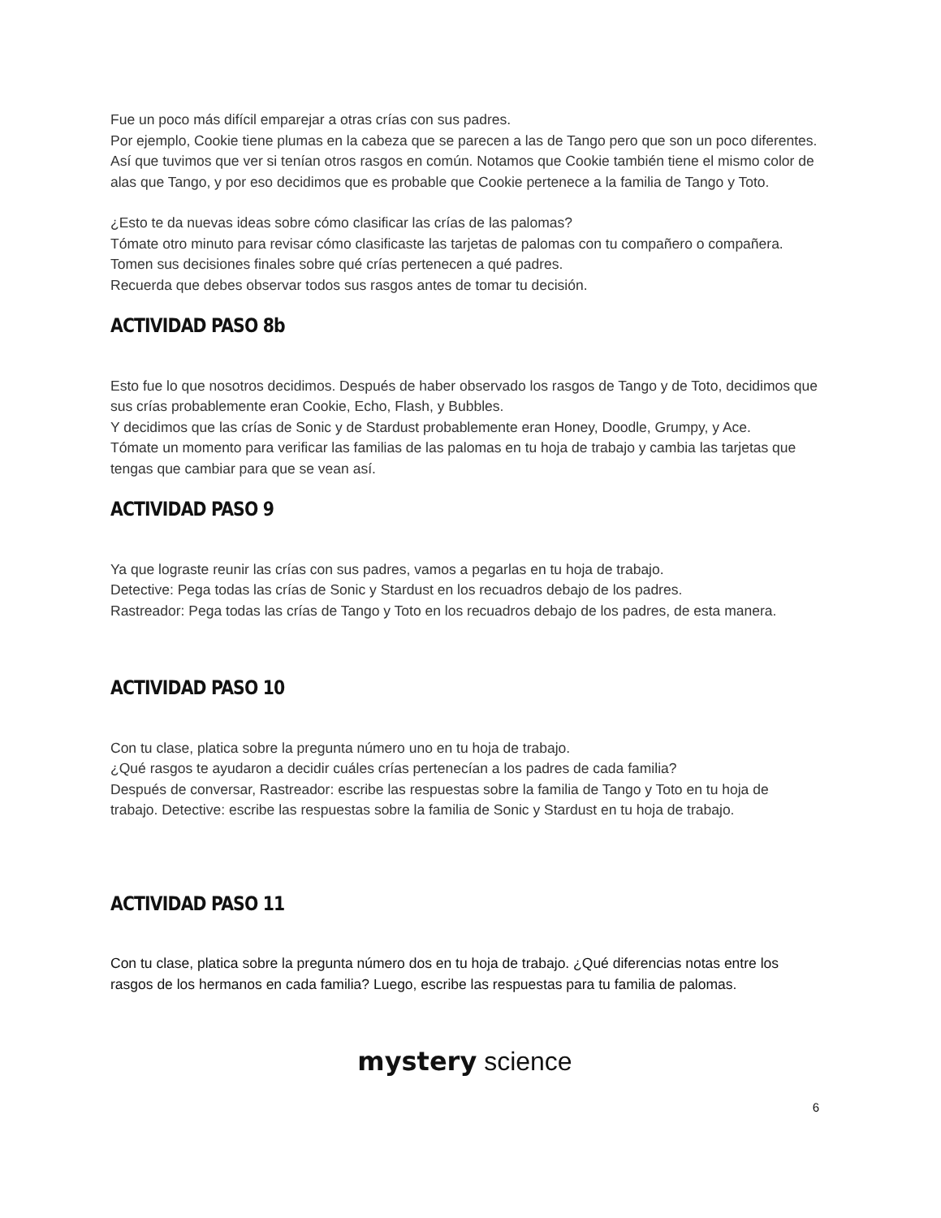Fue un poco más difícil emparejar a otras crías con sus padres.
Por ejemplo, Cookie tiene plumas en la cabeza que se parecen a las de Tango pero que son un poco diferentes. Así que tuvimos que ver si tenían otros rasgos en común. Notamos que Cookie también tiene el mismo color de alas que Tango, y por eso decidimos que es probable que Cookie pertenece a la familia de Tango y Toto.
¿Esto te da nuevas ideas sobre cómo clasificar las crías de las palomas?
Tómate otro minuto para revisar cómo clasificaste las tarjetas de palomas con tu compañero o compañera.
Tomen sus decisiones finales sobre qué crías pertenecen a qué padres.
Recuerda que debes observar todos sus rasgos antes de tomar tu decisión.
ACTIVIDAD PASO 8b
Esto fue lo que nosotros decidimos. Después de haber observado los rasgos de Tango y de Toto, decidimos que sus crías probablemente eran Cookie, Echo, Flash, y Bubbles.
Y decidimos que las crías de Sonic y de Stardust probablemente eran Honey, Doodle, Grumpy, y Ace.
Tómate un momento para verificar las familias de las palomas en tu hoja de trabajo y cambia las tarjetas que tengas que cambiar para que se vean así.
ACTIVIDAD PASO 9
Ya que lograste reunir las crías con sus padres, vamos a pegarlas en tu hoja de trabajo.
Detective: Pega todas las crías de Sonic y Stardust en los recuadros debajo de los padres.
Rastreador: Pega todas las crías de Tango y Toto en los recuadros debajo de los padres, de esta manera.
ACTIVIDAD PASO 10
Con tu clase, platica sobre la pregunta número uno en tu hoja de trabajo.
¿Qué rasgos te ayudaron a decidir cuáles crías pertenecían a los padres de cada familia?
Después de conversar, Rastreador: escribe las respuestas sobre la familia de Tango y Toto en tu hoja de trabajo. Detective: escribe las respuestas sobre la familia de Sonic y Stardust en tu hoja de trabajo.
ACTIVIDAD PASO 11
Con tu clase, platica sobre la pregunta número dos en tu hoja de trabajo. ¿Qué diferencias notas entre los rasgos de los hermanos en cada familia? Luego, escribe las respuestas para tu familia de palomas.
mystery science
6